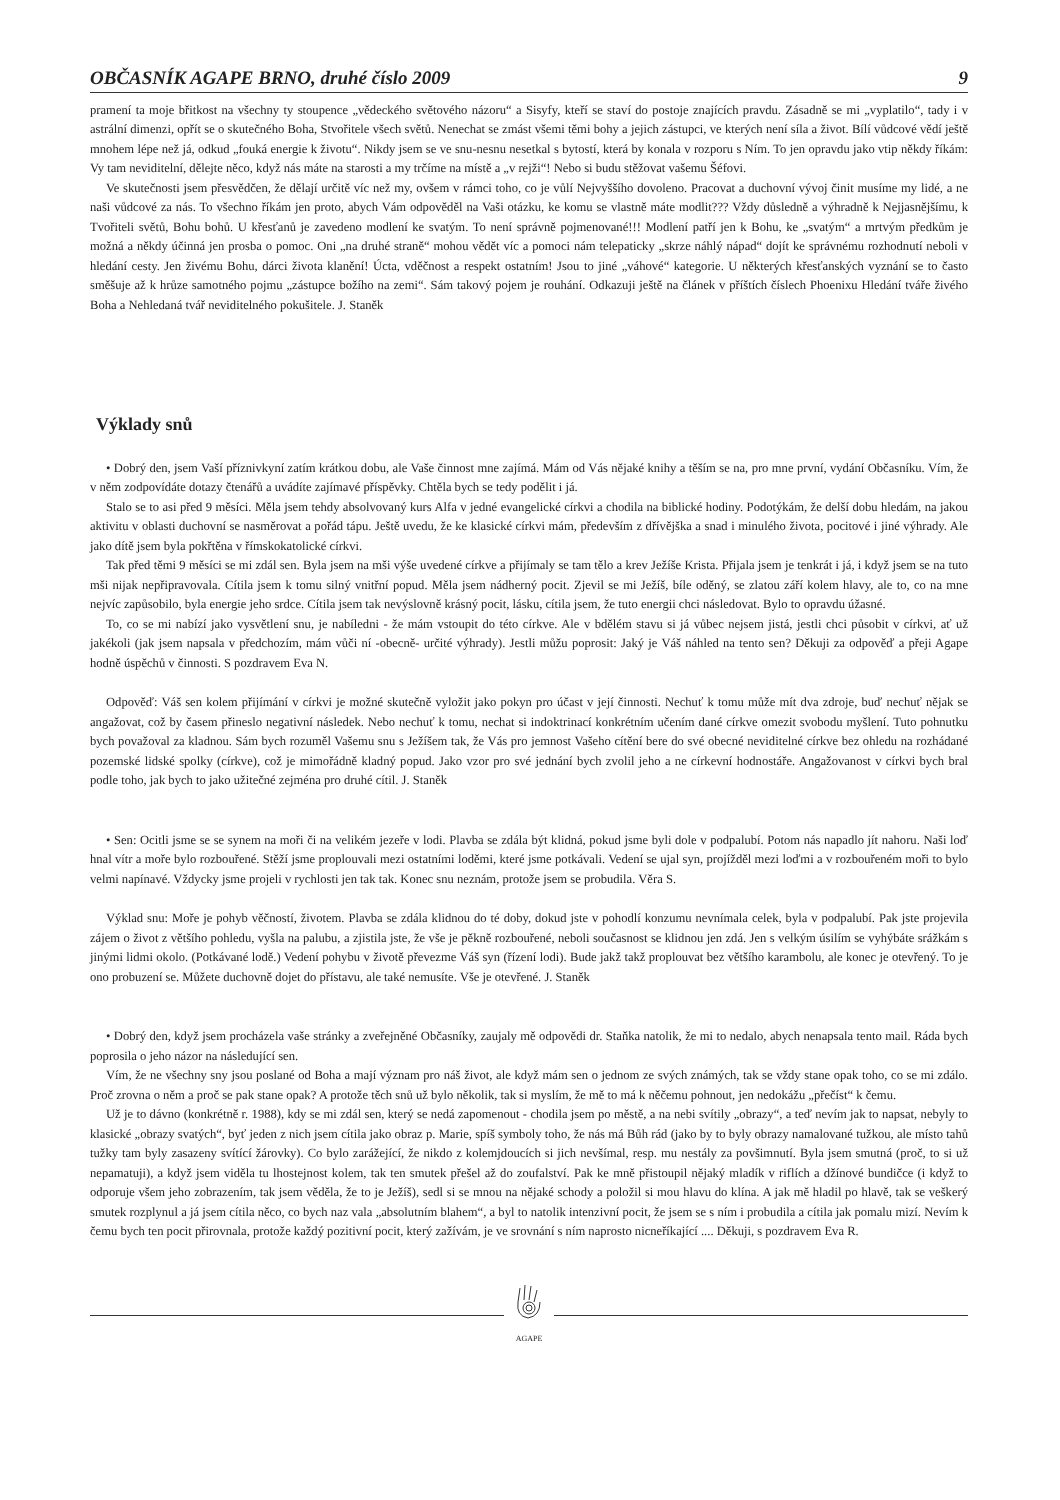OBČASNÍK AGAPE BRNO, druhé číslo 2009 9
pramení ta moje břitkost na všechny ty stoupence „vědeckého světového názoru“ a Sisyfy, kteří se staví do postoje znajících pravdu. Zásadně se mi „vyplatilo“, tady i v astrální dimenzi, opřít se o skutečného Boha, Stvořitele všech světů. Nenechat se zmást všemi těmi bohy a jejich zástupci, ve kterých není síla a život. Bílí vůdcové vědí ještě mnohem lépe než já, odkud „fouká energie k životu“. Nikdy jsem se ve snu-nesnu nesetkal s bytostí, která by konala v rozporu s Ním. To jen opravdu jako vtip někdy říkám: Vy tam neviditelní, dělejte něco, když nás máte na starosti a my trčíme na místě a „v rejži“! Nebo si budu stěžovat vašemu Šéfovi.
Ve skutečnosti jsem přesvědčen, že dělají určitě víc než my, ovšem v rámci toho, co je vůlí Nejvyššího dovoleno. Pracovat a duchovní vývoj činit musíme my lidé, a ne naši vůdcové za nás. To všechno říkám jen proto, abych Vám odpověděl na Vaši otázku, ke komu se vlastně máte modlit??? Vždy důsledně a výhradně k Nejjasnějšímu, k Tvořiteli světů, Bohu bohů. U křesťanů je zavedeno modlení ke svatým. To není správně pojmenované!!! Modlení patří jen k Bohu, ke „svatým“ a mrtvým předkům je možná a někdy účinná jen prosba o pomoc. Oni „na druhé straně“ mohou vědět víc a pomoci nám telepaticky „skrze náhlý nápad“ dojít ke správnému rozhodnutí neboli v hledání cesty. Jen živému Bohu, dárci života klanění! Úcta, vděčnost a respekt ostatním! Jsou to jiné „váhové“ kategorie. U některých křesťanských vyznání se to často směšuje až k hrůze samotného pojmu „zástupce božího na zemi“. Sám takový pojem je rouhání. Odkazuji ještě na článek v příštích číslech Phoenixu Hledání tváře živého Boha a Nehledaná tvář neviditelného pokušitele. J. Staněk
Výklady snů
• Dobrý den, jsem Vaší příznivkyní zatím krátkou dobu, ale Vaše činnost mne zajímá. Mám od Vás nějaké knihy a těším se na, pro mne první, vydání Občasníku. Vím, že v něm zodpovídáte dotazy čtenářů a uvádíte zajímavé příspěvky. Chtěla bych se tedy podělit i já.
Stalo se to asi před 9 měsíci. Měla jsem tehdy absolvovaný kurs Alfa v jedné evangelické církvi a chodila na biblické hodiny. Podotýkám, že delší dobu hledám, na jakou aktivitu v oblasti duchovní se nasměrovat a pořád tápu. Ještě uvedu, že ke klasické církvi mám, především z dřívějška a snad i minulého života, pocitové i jiné výhrady. Ale jako dítě jsem byla pokřtěna v římskokatolické církvi.
Tak před těmi 9 měsíci se mi zdál sen. Byla jsem na mši výše uvedené církve a přijímaly se tam tělo a krev Ježíše Krista. Přijala jsem je tenkrát i já, i když jsem se na tuto mši nijak nepřipravovala. Cítila jsem k tomu silný vnitřní popud. Měla jsem nádherný pocit. Zjevil se mi Ježíš, bíle oděný, se zlatou září kolem hlavy, ale to, co na mne nejvíc zapůsobilo, byla energie jeho srdce. Cítila jsem tak nevýslovně krásný pocit, lásku, cítila jsem, že tuto energii chci následovat. Bylo to opravdu úžasné.
To, co se mi nabízí jako vysvětlení snu, je nabíledni - že mám vstoupit do této církve. Ale v bdělém stavu si já vůbec nejsem jistá, jestli chci působit v církvi, ať už jakékoli (jak jsem napsala v předchozím, mám vůči ní -obecně- určité výhrady). Jestli můžu poprosit: Jaký je Váš náhled na tento sen? Děkuji za odpověď a přeji Agape hodně úspěchů v činnosti. S pozdravem Eva N.
Odpověď: Váš sen kolem přijímání v církvi je možné skutečně vyložit jako pokyn pro účast v její činnosti. Nechuť k tomu může mít dva zdroje, buď nechuť nějak se angažovat, což by časem přineslo negativní následek. Nebo nechuť k tomu, nechat si indoktrinací konkrétním učením dané církve omezit svobodu myšlení. Tuto pohnutku bych považoval za kladnou. Sám bych rozuměl Vašemu snu s Ježíšem tak, že Vás pro jemnost Vašeho cítění bere do své obecné neviditelné církve bez ohledu na rozhádané pozemské lidské spolky (církve), což je mimořádně kladný popud. Jako vzor pro své jednání bych zvolil jeho a ne církevní hodnostáře. Angažovanost v církvi bych bral podle toho, jak bych to jako užitečné zejména pro druhé cítil. J. Staněk
• Sen: Ocitli jsme se se synem na moři či na velikém jezeře v lodi. Plavba se zdála být klidná, pokud jsme byli dole v podpalubí. Potom nás napadlo jít nahoru. Naši loď hnal vítr a moře bylo rozbouřené. Stěží jsme proplouvali mezi ostatními loděmi, které jsme potkávali. Vedení se ujal syn, projížděl mezi loďmi a v rozbouřeném moři to bylo velmi napínavé. Vždycky jsme projeli v rychlosti jen tak tak. Konec snu neznám, protože jsem se probudila. Věra S.
Výklad snu: Moře je pohyb věčností, životem. Plavba se zdála klidnou do té doby, dokud jste v pohodlí konzumu nevnímala celek, byla v podpalubí. Pak jste projevila zájem o život z většího pohledu, vyšla na palubu, a zjistila jste, že vše je pěkně rozbouřené, neboli současnost se klidnou jen zdá. Jen s velkým úsilím se vyhýbáte srážkám s jinými lidmi okolo. (Potkávané lodě.) Vedení pohybu v životě převezme Váš syn (řízení lodi). Bude jakž takž proplouvat bez většího karambolu, ale konec je otevřený. To je ono probuzení se. Můžete duchovně dojet do přístavu, ale také nemusíte. Vše je otevřené. J. Staněk
• Dobrý den, když jsem procházela vaše stránky a zveřejněné Občasníky, zaujaly mě odpovědi dr. Staňka natolik, že mi to nedalo, abych nenapsala tento mail. Ráda bych poprosila o jeho názor na následující sen.
Vím, že ne všechny sny jsou poslané od Boha a mají význam pro náš život, ale když mám sen o jednom ze svých známých, tak se vždy stane opak toho, co se mi zdálo. Proč zrovna o něm a proč se pak stane opak? A protože těch snů už bylo několik, tak si myslím, že mě to má k něčemu pohnout, jen nedokážu „přečíst“ k čemu.
Už je to dávno (konkrétně r. 1988), kdy se mi zdál sen, který se nedá zapomenout - chodila jsem po městě, a na nebi svítily „obrazy“, a teď nevím jak to napsat, nebyly to klasické „obrazy svatých“, byť jeden z nich jsem cítila jako obraz p. Marie, spíš symboly toho, že nás má Bůh rád (jako by to byly obrazy namalované tužkou, ale místo tahů tužky tam byly zasazeny svítící žárovky). Co bylo zarážející, že nikdo z kolemjdoucích si jich nevšímal, resp. mu nestály za povšimnutí. Byla jsem smutná (proč, to si už nepamatuji), a když jsem viděla tu lhostejnost kolem, tak ten smutek přešel až do zoufalství. Pak ke mně přistoupil nějaký mladík v riflích a džínové bundičce (i když to odporuje všem jeho zobrazením, tak jsem věděla, že to je Ježíš), sedl si se mnou na nějaké schody a položil si mou hlavu do klína. A jak mě hladil po hlavě, tak se veškerý smutek rozplynul a já jsem cítila něco, co bych naz vala „absolutním blahem“, a byl to natolik intenzivní pocit, že jsem se s ním i probudila a cítila jak pomalu mizí. Nevím k čemu bych ten pocit přirovnala, protože každý pozitivní pocit, který zažívám, je ve srovnání s ním naprosto nicneříkající .... Děkuji, s pozdravem Eva R.
AGAPE